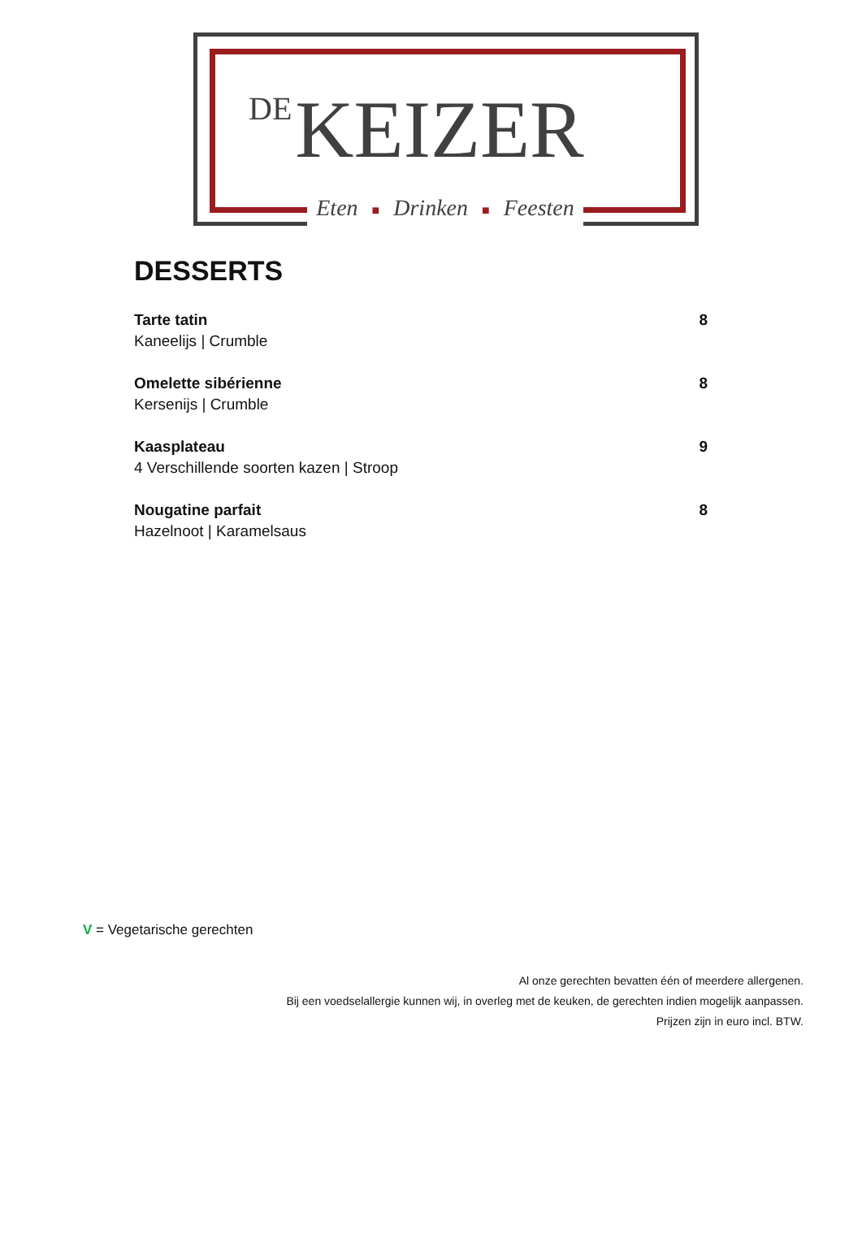DE KEIZER
Eten ■ Drinken ■ Feesten
DESSERTS
Tarte tatin
Kaneelijs | Crumble
8
Omelette sibérienne
Kersenijs | Crumble
8
Kaasplateau
4 Verschillende soorten kazen | Stroop
9
Nougatine parfait
Hazelnoot | Karamelsaus
8
V = Vegetarische gerechten
Al onze gerechten bevatten één of meerdere allergenen.
Bij een voedselallergie kunnen wij, in overleg met de keuken, de gerechten indien mogelijk aanpassen.
Prijzen zijn in euro incl. BTW.